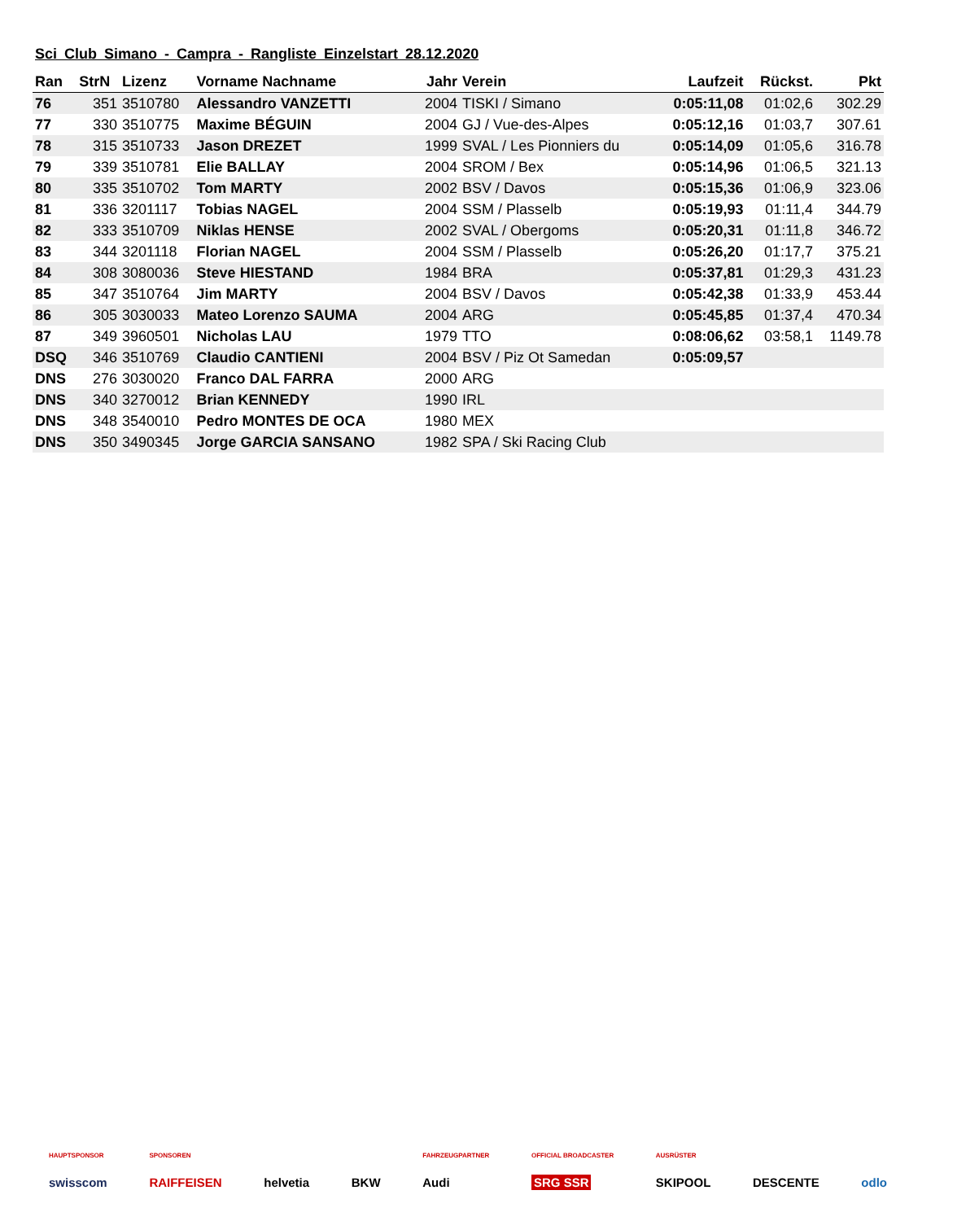Sci Club Simano - Campra - Rangliste Einzelstart 28.12.2020
| Ran | StrN | Lizenz | Vorname Nachname | Jahr | Verein | Laufzeit | Rückst. | Pkt |
| --- | --- | --- | --- | --- | --- | --- | --- | --- |
| 76 | 351 | 3510780 | Alessandro VANZETTI | 2004 | TISKI / Simano | 0:05:11,08 | 01:02,6 | 302.29 |
| 77 | 330 | 3510775 | Maxime BÉGUIN | 2004 | GJ / Vue-des-Alpes | 0:05:12,16 | 01:03,7 | 307.61 |
| 78 | 315 | 3510733 | Jason DREZET | 1999 | SVAL / Les Pionniers du | 0:05:14,09 | 01:05,6 | 316.78 |
| 79 | 339 | 3510781 | Elie BALLAY | 2004 | SROM / Bex | 0:05:14,96 | 01:06,5 | 321.13 |
| 80 | 335 | 3510702 | Tom MARTY | 2002 | BSV / Davos | 0:05:15,36 | 01:06,9 | 323.06 |
| 81 | 336 | 3201117 | Tobias NAGEL | 2004 | SSM / Plasselb | 0:05:19,93 | 01:11,4 | 344.79 |
| 82 | 333 | 3510709 | Niklas HENSE | 2002 | SVAL / Obergoms | 0:05:20,31 | 01:11,8 | 346.72 |
| 83 | 344 | 3201118 | Florian NAGEL | 2004 | SSM / Plasselb | 0:05:26,20 | 01:17,7 | 375.21 |
| 84 | 308 | 3080036 | Steve HIESTAND | 1984 | BRA | 0:05:37,81 | 01:29,3 | 431.23 |
| 85 | 347 | 3510764 | Jim MARTY | 2004 | BSV / Davos | 0:05:42,38 | 01:33,9 | 453.44 |
| 86 | 305 | 3030033 | Mateo Lorenzo SAUMA | 2004 | ARG | 0:05:45,85 | 01:37,4 | 470.34 |
| 87 | 349 | 3960501 | Nicholas LAU | 1979 | TTO | 0:08:06,62 | 03:58,1 | 1149.78 |
| DSQ | 346 | 3510769 | Claudio CANTIENI | 2004 | BSV / Piz Ot Samedan | 0:05:09,57 | | |
| DNS | 276 | 3030020 | Franco DAL FARRA | 2000 | ARG | | | |
| DNS | 340 | 3270012 | Brian KENNEDY | 1990 | IRL | | | |
| DNS | 348 | 3540010 | Pedro MONTES DE OCA | 1980 | MEX | | | |
| DNS | 350 | 3490345 | Jorge GARCIA SANSANO | 1982 | SPA / Ski Racing Club | | | |
HAUPTSPONSOR
swisscom
SPONSOREN
RAIFFEISEN
helvetia
BKW
FAHRZEUGPARTNER
Audi
OFFICIAL BROADCASTER
SRG SSR
AUSRÜSTER
SKIPOOL
DESCENTE
odlo